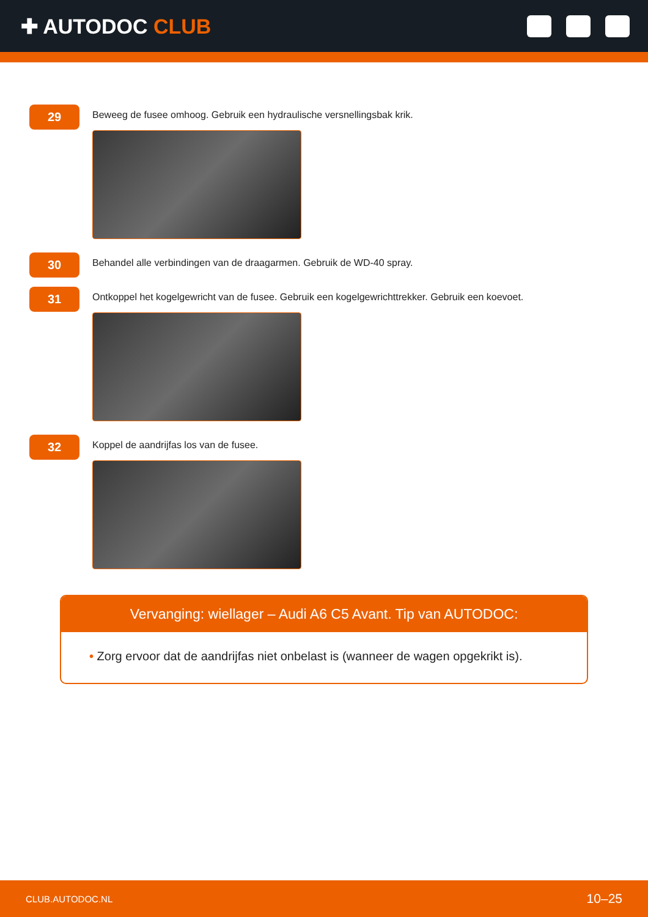✚ AUTODOC CLUB
29
Beweeg de fusee omhoog. Gebruik een hydraulische versnellingsbak krik.
30
Behandel alle verbindingen van de draagarmen. Gebruik de WD-40 spray.
31
Ontkoppel het kogelgewricht van de fusee. Gebruik een kogelgewrichttrekker. Gebruik een koevoet.
32
Koppel de aandrijfas los van de fusee.
Vervanging: wiellager – Audi A6 C5 Avant. Tip van AUTODOC:
• Zorg ervoor dat de aandrijfas niet onbelast is (wanneer de wagen opgekrikt is).
CLUB.AUTODOC.NL 10–25